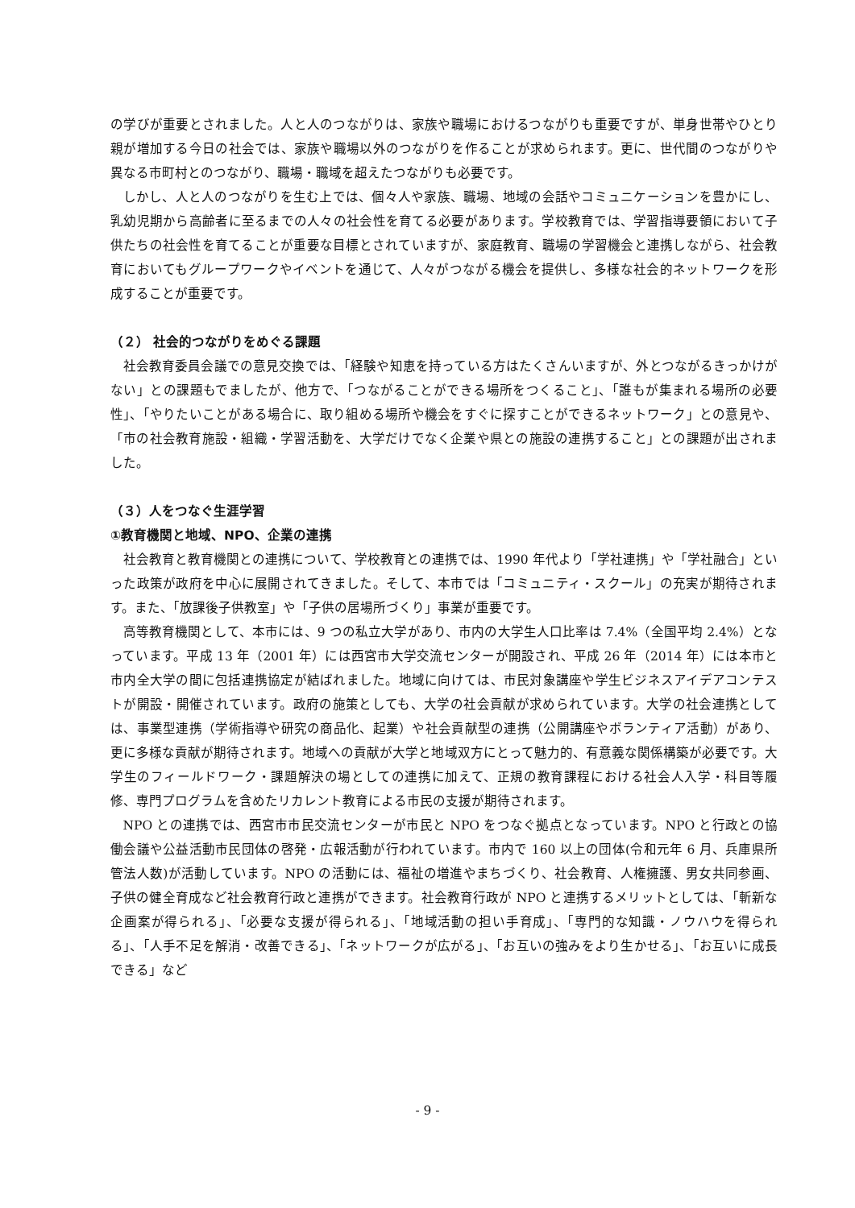の学びが重要とされました。人と人のつながりは、家族や職場におけるつながりも重要ですが、単身世帯やひとり親が増加する今日の社会では、家族や職場以外のつながりを作ることが求められます。更に、世代間のつながりや異なる市町村とのつながり、職場・職域を超えたつながりも必要です。
しかし、人と人のつながりを生む上では、個々人や家族、職場、地域の会話やコミュニケーションを豊かにし、乳幼児期から高齢者に至るまでの人々の社会性を育てる必要があります。学校教育では、学習指導要領において子供たちの社会性を育てることが重要な目標とされていますが、家庭教育、職場の学習機会と連携しながら、社会教育においてもグループワークやイベントを通じて、人々がつながる機会を提供し、多様な社会的ネットワークを形成することが重要です。
（２） 社会的つながりをめぐる課題
社会教育委員会議での意見交換では、「経験や知恵を持っている方はたくさんいますが、外とつながるきっかけがない」との課題もでましたが、他方で、「つながることができる場所をつくること」、「誰もが集まれる場所の必要性」、「やりたいことがある場合に、取り組める場所や機会をすぐに探すことができるネットワーク」との意見や、「市の社会教育施設・組織・学習活動を、大学だけでなく企業や県との施設の連携すること」との課題が出されました。
（３）人をつなぐ生涯学習
①教育機関と地域、NPO、企業の連携
社会教育と教育機関との連携について、学校教育との連携では、1990 年代より「学社連携」や「学社融合」といった政策が政府を中心に展開されてきました。そして、本市では「コミュニティ・スクール」の充実が期待されます。また、「放課後子供教室」や「子供の居場所づくり」事業が重要です。
高等教育機関として、本市には、9 つの私立大学があり、市内の大学生人口比率は 7.4%（全国平均 2.4%）となっています。平成 13 年（2001 年）には西宮市大学交流センターが開設され、平成 26 年（2014 年）には本市と市内全大学の間に包括連携協定が結ばれました。地域に向けては、市民対象講座や学生ビジネスアイデアコンテストが開設・開催されています。政府の施策としても、大学の社会貢献が求められています。大学の社会連携としては、事業型連携（学術指導や研究の商品化、起業）や社会貢献型の連携（公開講座やボランティア活動）があり、更に多様な貢献が期待されます。地域への貢献が大学と地域双方にとって魅力的、有意義な関係構築が必要です。大学生のフィールドワーク・課題解決の場としての連携に加えて、正規の教育課程における社会人入学・科目等履修、専門プログラムを含めたリカレント教育による市民の支援が期待されます。
NPO との連携では、西宮市市民交流センターが市民と NPO をつなぐ拠点となっています。NPO と行政との協働会議や公益活動市民団体の啓発・広報活動が行われています。市内で 160 以上の団体(令和元年 6 月、兵庫県所管法人数)が活動しています。NPO の活動には、福祉の増進やまちづくり、社会教育、人権擁護、男女共同参画、子供の健全育成など社会教育行政と連携ができます。社会教育行政が NPO と連携するメリットとしては、「斬新な企画案が得られる」、「必要な支援が得られる」、「地域活動の担い手育成」、「専門的な知識・ノウハウを得られる」、「人手不足を解消・改善できる」、「ネットワークが広がる」、「お互いの強みをより生かせる」、「お互いに成長できる」など
- 9 -